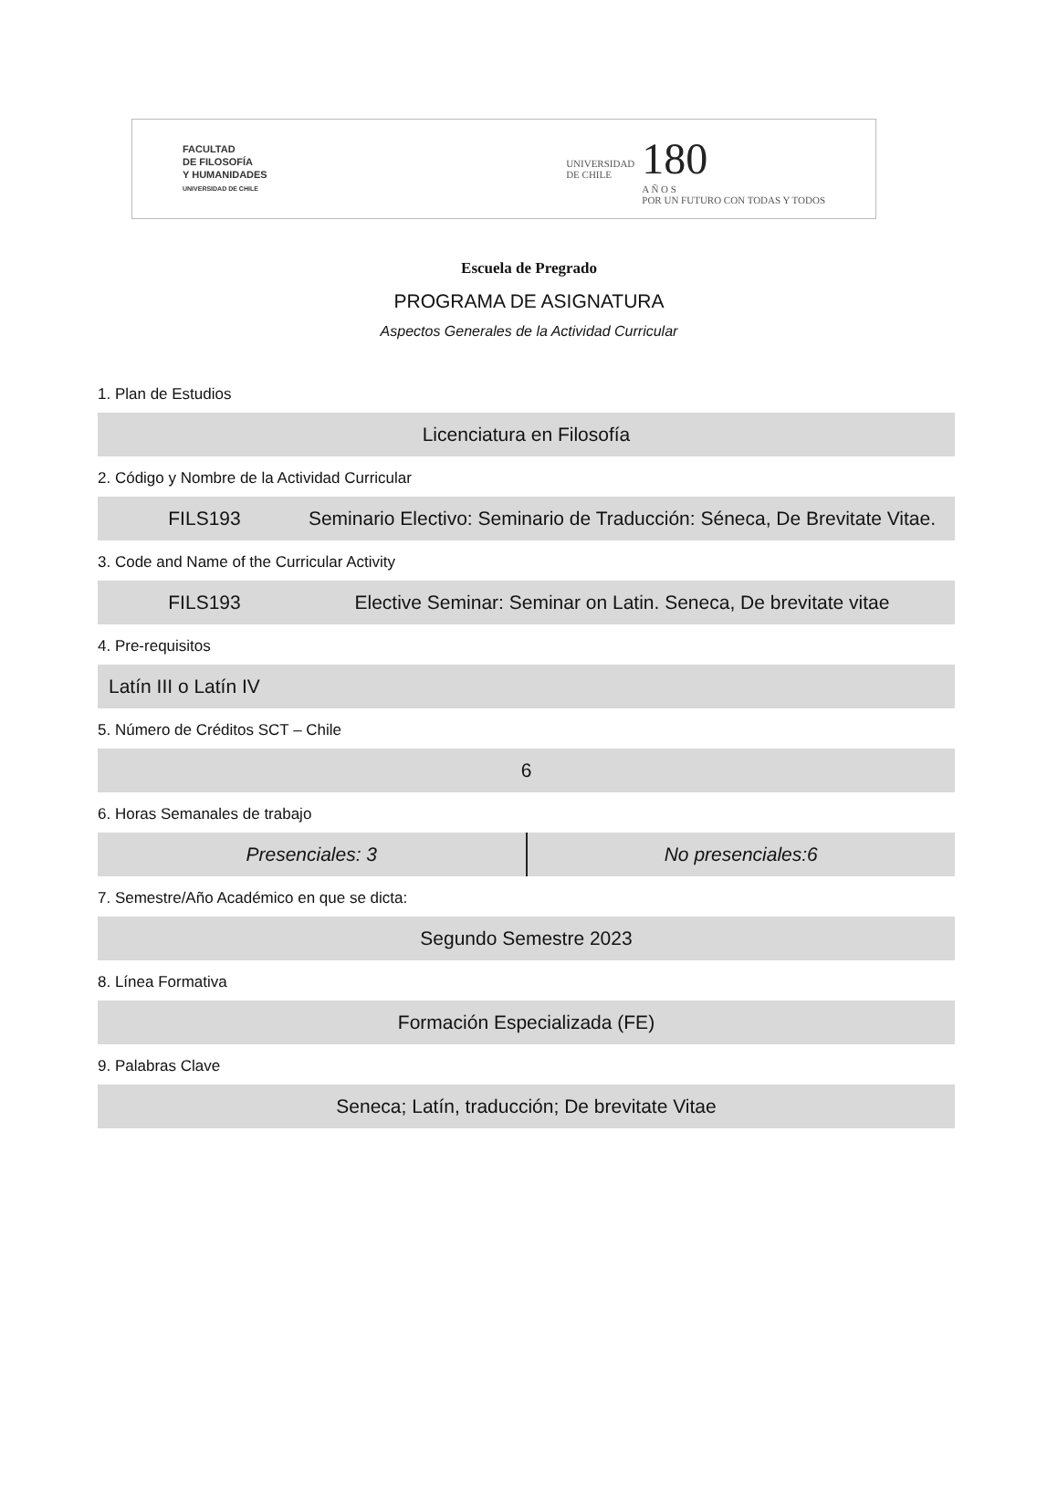FACULTAD
DE FILOSOFÍA
Y HUMANIDADES
UNIVERSIDAD DE CHILE
UNIVERSIDAD
DE CHILE 180
A Ñ O S
POR UN FUTURO CON TODAS Y TODOS
Escuela de Pregrado
PROGRAMA DE ASIGNATURA
Aspectos Generales de la Actividad Curricular
1. Plan de Estudios
Licenciatura en Filosofía
2. Código y Nombre de la Actividad Curricular
FILS193 Seminario Electivo: Seminario de Traducción: Séneca, De Brevitate Vitae.
3. Code and Name of the Curricular Activity
FILS193 Elective Seminar: Seminar on Latin. Seneca, De brevitate vitae
4. Pre-requisitos
Latín III o Latín IV
5. Número de Créditos SCT – Chile
6
6. Horas Semanales de trabajo
Presenciales: 3 No presenciales:6
7. Semestre/Año Académico en que se dicta:
Segundo Semestre 2023
8. Línea Formativa
Formación Especializada (FE)
9. Palabras Clave
Seneca; Latín, traducción; De brevitate Vitae